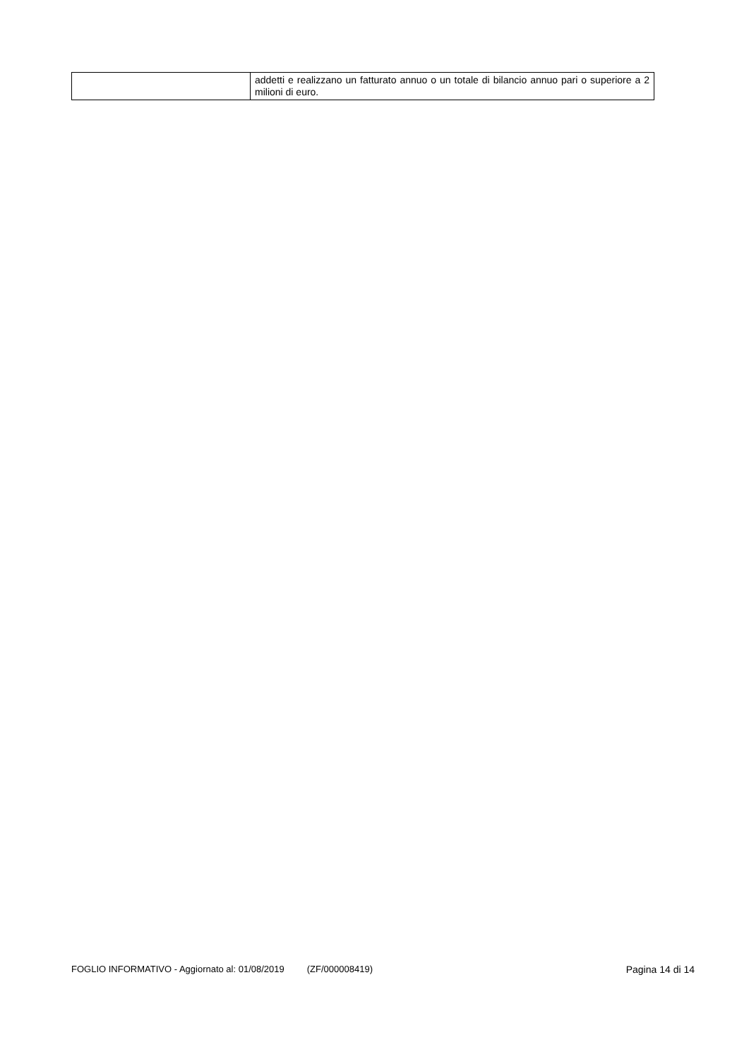| | addetti e realizzano un fatturato annuo o un totale di bilancio annuo pari o superiore a 2 milioni di euro. |
FOGLIO INFORMATIVO - Aggiornato al: 01/08/2019 (ZF/000008419) Pagina 14 di 14